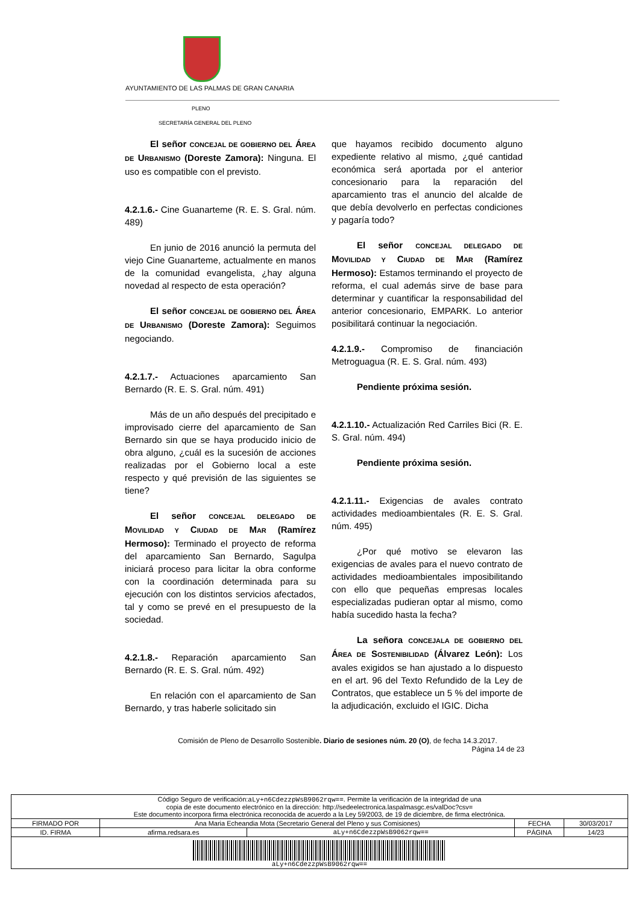AYUNTAMIENTO DE LAS PALMAS DE GRAN CANARIA
PLENO
SECRETARÍA GENERAL DEL PLENO
El señor CONCEJAL DE GOBIERNO DEL ÁREA DE URBANISMO (Doreste Zamora): Ninguna. El uso es compatible con el previsto.
4.2.1.6.- Cine Guanarteme (R. E. S. Gral. núm. 489)
En junio de 2016 anunció la permuta del viejo Cine Guanarteme, actualmente en manos de la comunidad evangelista, ¿hay alguna novedad al respecto de esta operación?
El señor CONCEJAL DE GOBIERNO DEL ÁREA DE URBANISMO (Doreste Zamora): Seguimos negociando.
4.2.1.7.- Actuaciones aparcamiento San Bernardo (R. E. S. Gral. núm. 491)
Más de un año después del precipitado e improvisado cierre del aparcamiento de San Bernardo sin que se haya producido inicio de obra alguno, ¿cuál es la sucesión de acciones realizadas por el Gobierno local a este respecto y qué previsión de las siguientes se tiene?
El señor CONCEJAL DELEGADO DE MOVILIDAD Y CIUDAD DE MAR (Ramírez Hermoso): Terminado el proyecto de reforma del aparcamiento San Bernardo, Sagulpa iniciará proceso para licitar la obra conforme con la coordinación determinada para su ejecución con los distintos servicios afectados, tal y como se prevé en el presupuesto de la sociedad.
4.2.1.8.- Reparación aparcamiento San Bernardo (R. E. S. Gral. núm. 492)
En relación con el aparcamiento de San Bernardo, y tras haberle solicitado sin
que hayamos recibido documento alguno expediente relativo al mismo, ¿qué cantidad económica será aportada por el anterior concesionario para la reparación del aparcamiento tras el anuncio del alcalde de que debía devolverlo en perfectas condiciones y pagaría todo?
El señor CONCEJAL DELEGADO DE MOVILIDAD Y CIUDAD DE MAR (Ramírez Hermoso): Estamos terminando el proyecto de reforma, el cual además sirve de base para determinar y cuantificar la responsabilidad del anterior concesionario, EMPARK. Lo anterior posibilitará continuar la negociación.
4.2.1.9.- Compromiso de financiación Metroguagua (R. E. S. Gral. núm. 493)
Pendiente próxima sesión.
4.2.1.10.- Actualización Red Carriles Bici (R. E. S. Gral. núm. 494)
Pendiente próxima sesión.
4.2.1.11.- Exigencias de avales contrato actividades medioambientales (R. E. S. Gral. núm. 495)
¿Por qué motivo se elevaron las exigencias de avales para el nuevo contrato de actividades medioambientales imposibilitando con ello que pequeñas empresas locales especializadas pudieran optar al mismo, como había sucedido hasta la fecha?
La señora CONCEJALA DE GOBIERNO DEL ÁREA DE SOSTENIBILIDAD (Álvarez León): Los avales exigidos se han ajustado a lo dispuesto en el art. 96 del Texto Refundido de la Ley de Contratos, que establece un 5 % del importe de la adjudicación, excluido el IGIC. Dicha
Comisión de Pleno de Desarrollo Sostenible. Diario de sesiones núm. 20 (O), de fecha 14.3.2017.
Página 14 de 23
| Código Seguro de verificación: aLy+n6CdezzpWsB9062rqw== . Permite la verificación de la integridad de una copia de este documento electrónico en la dirección: http://sedeelectronica.laspalmasgc.es/valDoc?csv= Este documento incorpora firma electrónica reconocida de acuerdo a la Ley 59/2003, de 19 de diciembre, de firma electrónica. | | | | |
| FIRMADO POR | Ana Maria Echeandia Mota (Secretario General del Pleno y sus Comisiones) | | FECHA | 30/03/2017 |
| ID. FIRMA | afirma.redsara.es | aLy+n6CdezzpWsB9062rqw== | PÁGINA | 14/23 |
| aLy+n6CdezzpWsB9062rqw== | | | | |